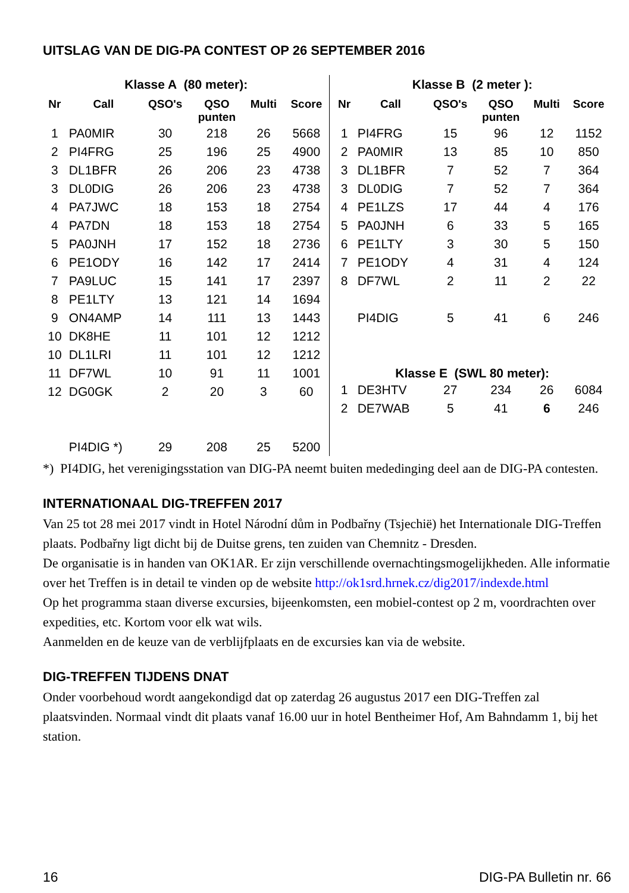UITSLAG VAN DE DIG-PA CONTEST OP 26 SEPTEMBER 2016
Klasse A (80 meter):
| Nr | Call | QSO's | QSO punten | Multi | Score |
| --- | --- | --- | --- | --- | --- |
| 1 | PA0MIR | 30 | 218 | 26 | 5668 |
| 2 | PI4FRG | 25 | 196 | 25 | 4900 |
| 3 | DL1BFR | 26 | 206 | 23 | 4738 |
| 3 | DL0DIG | 26 | 206 | 23 | 4738 |
| 4 | PA7JWC | 18 | 153 | 18 | 2754 |
| 4 | PA7DN | 18 | 153 | 18 | 2754 |
| 5 | PA0JNH | 17 | 152 | 18 | 2736 |
| 6 | PE1ODY | 16 | 142 | 17 | 2414 |
| 7 | PA9LUC | 15 | 141 | 17 | 2397 |
| 8 | PE1LTY | 13 | 121 | 14 | 1694 |
| 9 | ON4AMP | 14 | 111 | 13 | 1443 |
| 10 | DK8HE | 11 | 101 | 12 | 1212 |
| 10 | DL1LRI | 11 | 101 | 12 | 1212 |
| 11 | DF7WL | 10 | 91 | 11 | 1001 |
| 12 | DG0GK | 2 | 20 | 3 | 60 |
| | PI4DIG *) | 29 | 208 | 25 | 5200 |
Klasse B (2 meter ):
| Nr | Call | QSO's | QSO punten | Multi | Score |
| --- | --- | --- | --- | --- | --- |
| 1 | PI4FRG | 15 | 96 | 12 | 1152 |
| 2 | PA0MIR | 13 | 85 | 10 | 850 |
| 3 | DL1BFR | 7 | 52 | 7 | 364 |
| 3 | DL0DIG | 7 | 52 | 7 | 364 |
| 4 | PE1LZS | 17 | 44 | 4 | 176 |
| 5 | PA0JNH | 6 | 33 | 5 | 165 |
| 6 | PE1LTY | 3 | 30 | 5 | 150 |
| 7 | PE1ODY | 4 | 31 | 4 | 124 |
| 8 | DF7WL | 2 | 11 | 2 | 22 |
| | PI4DIG | 5 | 41 | 6 | 246 |
| Klasse E (SWL 80 meter): | | | | | |
| 1 | DE3HTV | 27 | 234 | 26 | 6084 |
| 2 | DE7WAB | 5 | 41 | 6 | 246 |
*) PI4DIG, het verenigingsstation van DIG-PA neemt buiten mededinging deel aan de DIG-PA contesten.
INTERNATIONAAL DIG-TREFFEN 2017
Van 25 tot 28 mei 2017 vindt in Hotel Národní dům in Podbařny (Tsjechië) het Internationale DIG-Treffen plaats. Podbařny ligt dicht bij de Duitse grens, ten zuiden van Chemnitz - Dresden.
De organisatie is in handen van OK1AR. Er zijn verschillende overnachtingsmogelijkheden. Alle informatie over het Treffen is in detail te vinden op de website http://ok1srd.hrnek.cz/dig2017/indexde.html
Op het programma staan diverse excursies, bijeenkomsten, een mobiel-contest op 2 m, voordrachten over expedities, etc. Kortom voor elk wat wils.
Aanmelden en de keuze van de verblijfplaats en de excursies kan via de website.
DIG-TREFFEN TIJDENS DNAT
Onder voorbehoud wordt aangekondigd dat op zaterdag 26 augustus 2017 een DIG-Treffen zal plaatsvinden. Normaal vindt dit plaats vanaf 16.00 uur in hotel Bentheimer Hof, Am Bahndamm 1, bij het station.
16 DIG-PA Bulletin nr. 66